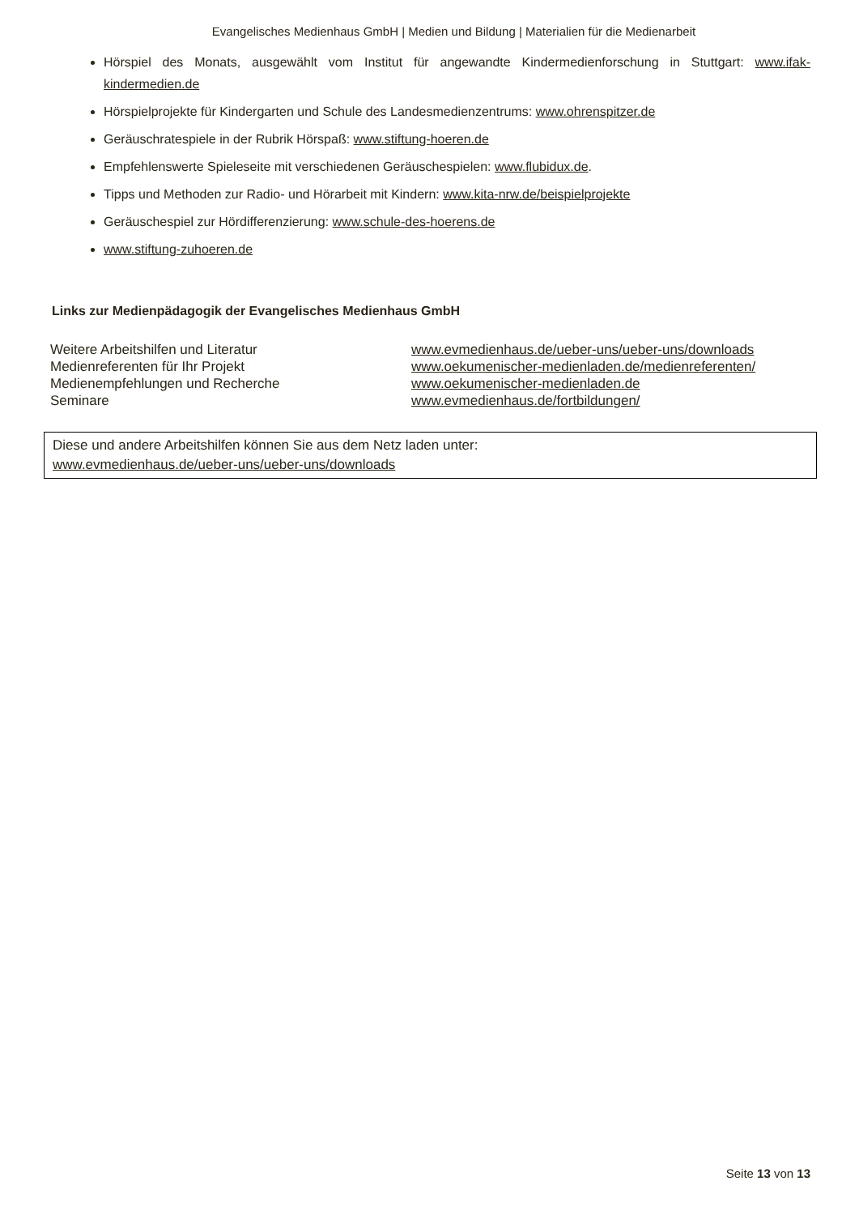Evangelisches Medienhaus GmbH | Medien und Bildung | Materialien für die Medienarbeit
Hörspiel des Monats, ausgewählt vom Institut für angewandte Kindermedienforschung in Stuttgart: www.ifak-kindermedien.de
Hörspielprojekte für Kindergarten und Schule des Landesmedienzentrums: www.ohrenspitzer.de
Geräuschratespiele in der Rubrik Hörspaß: www.stiftung-hoeren.de
Empfehlenswerte Spieleseite mit verschiedenen Geräuschespielen: www.flubidux.de.
Tipps und Methoden zur Radio- und Hörarbeit mit Kindern: www.kita-nrw.de/beispielprojekte
Geräuschespiel zur Hördifferenzierung: www.schule-des-hoerens.de
www.stiftung-zuhoeren.de
Links zur Medienpädagogik der Evangelisches Medienhaus GmbH
| Weitere Arbeitshilfen und Literatur | www.evmedienhaus.de/ueber-uns/ueber-uns/downloads |
| Medienreferenten für Ihr Projekt | www.oekumenischer-medienladen.de/medienreferenten/ |
| Medienempfehlungen und Recherche | www.oekumenischer-medienladen.de |
| Seminare | www.evmedienhaus.de/fortbildungen/ |
Diese und andere Arbeitshilfen können Sie aus dem Netz laden unter:
www.evmedienhaus.de/ueber-uns/ueber-uns/downloads
Seite 13 von 13